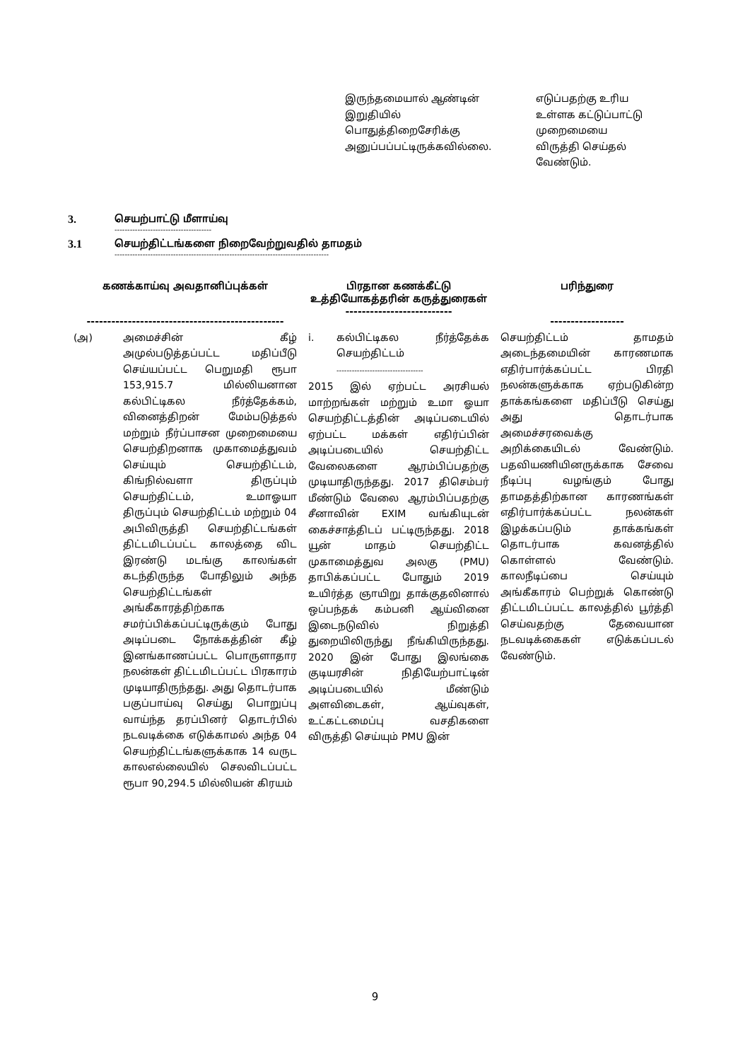இருந்தமையால் ஆண்டின் இறுதியில் பொதுத்திறைசேரிக்கு அனுப்பப்பட்டிருக்கவில்லை.
எடுப்பதற்கு உரிய உள்ளக கட்டுப்பாட்டு முறைமையை விருத்தி செய்தல் வேண்டும்.
3. செயற்பாட்டு மீளாய்வு
--------------------------------------
3.1 செயற்திட்டங்களை நிறைவேற்றுவதில் தாமதம்
------------------------------------------------------------------------------------
| கணக்காய்வு அவதானிப்புக்கள் ------------------------------------------------ | பிரதான கணக்கீட்டு உத்தியோகத்தரின் கருத்துரைகள் -------------------------- | பரிந்துரை ------------------ |
| --- | --- | --- |
| (அ) அமைச்சின் கீழ் அமுல்படுத்தப்பட்ட மதிப்பீடு செய்யப்பட்ட பெறுமதி ரூபா 153,915.7 மில்லியனான கல்பிட்டிகல நீர்த்தேக்கம், வினைத்திறன் மேம்படுத்தல் மற்றும் நீர்ப்பாசன முறைமையை செயற்திறனாக முகாமைத்துவம் செய்யும் செயற்திட்டம், கிங்நில்வளா திருப்பும் செயற்திட்டம், உமாஓயா திருப்பும் செயற்திட்டம் மற்றும் 04 அபிவிருத்தி செயற்திட்டங்கள் திட்டமிடப்பட்ட காலத்தை விட இரண்டு மடங்கு காலங்கள் கடந்திருந்த போதிலும் அந்த செயற்திட்டங்கள் அங்கீகாரத்திற்காக சமர்ப்பிக்கப்பட்டிருக்கும் போது அடிப்படை நோக்கத்தின் கீழ் இனங்காணப்பட்ட பொருளாதார நலன்கள் திட்டமிடப்பட்ட பிரகாரம் முடியாதிருந்தது. அது தொடர்பாக பகுப்பாய்வு செய்து பொறுப்பு வாய்ந்த தரப்பினர் தொடர்பில் நடவடிக்கை எடுக்காமல் அந்த 04 செயற்திட்டங்களுக்காக 14 வருட காலஎல்லையில் செலவிடப்பட்ட ரூபா 90,294.5 மில்லியன் கிரயம் | i. கல்பிட்டிகல நீர்த்தேக்க செயற்திட்டம் ---------------------------------- 2015 இல் ஏற்பட்ட அரசியல் மாற்றங்கள் மற்றும் உமா ஓயா செயற்திட்டத்தின் அடிப்படையில் ஏற்பட்ட மக்கள் எதிர்ப்பின் அடிப்படையில் செயற்திட்ட வேலைகளை ஆரம்பிப்பதற்கு முடியாதிருந்தது. 2017 திசெம்பர் மீண்டும் வேலை ஆரம்பிப்பதற்கு சீனாவின் EXIM வங்கியுடன் கைச்சாத்திடப் பட்டிருந்தது. 2018 யூன் மாதம் செயற்திட்ட முகாமைத்துவ அலகு (PMU) தாபிக்கப்பட்ட போதும் 2019 உயிர்த்த ஞாயிறு தாக்குதலினால் ஒப்பந்தக் கம்பனி ஆய்வினை இடைநடுவில் நிறுத்தி துறையிலிருந்து நீங்கியிருந்தது. 2020 இன் போது இலங்கை குடியரசின் நிதியேற்பாட்டின் அடிப்படையில் மீண்டும் அளவிடைகள், ஆய்வுகள், உட்கட்டமைப்பு வசதிகளை விருத்தி செய்யும் PMU இன் | செயற்திட்டம் தாமதம் அடைந்தமையின் காரணமாக எதிர்பார்க்கப்பட்ட பிரதி நலன்களுக்காக ஏற்படுகின்ற தாக்கங்களை மதிப்பீடு செய்து அது தொடர்பாக அமைச்சரவைக்கு அறிக்கையிடல் வேண்டும். பதவியணியினருக்காக சேவை நீடிப்பு வழங்கும் போது தாமதத்திற்கான காரணங்கள் எதிர்பார்க்கப்பட்ட நலன்கள் இழக்கப்படும் தாக்கங்கள் தொடர்பாக கவனத்தில் கொள்ளல் வேண்டும். காலநீடிப்பை செய்யும் அங்கீகாரம் பெற்றுக் கொண்டு திட்டமிடப்பட்ட காலத்தில் பூர்த்தி செய்வதற்கு தேவையான நடவடிக்கைகள் எடுக்கப்படல் வேண்டும். |
9